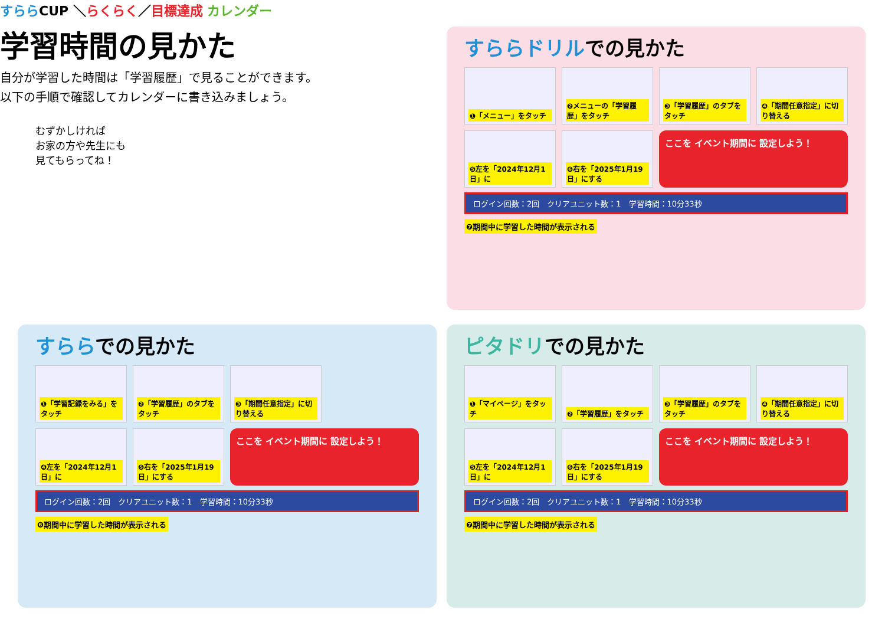すららCUP ＼らくらく／目標達成 カレンダー
学習時間の見かた
自分が学習した時間は「学習履歴」で見ることができます。
以下の手順で確認してカレンダーに書き込みましょう。
むずかしければ
お家の方や先生にも
見てもらってね！
すららドリルでの見かた
❶「メニュー」をタッチ
❷メニューの「学習履歴」をタッチ
❸「学習履歴」のタブをタッチ
❹「期間任意指定」に切り替える
❺左を「2024年12月1日」に
❻右を「2025年1月19日」にする
ここを イベント期間に 設定しよう！
ログイン回数：2回　クリアユニット数：1　学習時間：10分33秒
❼期間中に学習した時間が表示される
すららでの見かた
❶「学習記録をみる」をタッチ
❷「学習履歴」のタブをタッチ
❸「期間任意指定」に切り替える
❹左を「2024年12月1日」に
❺右を「2025年1月19日」にする
ここを イベント期間に 設定しよう！
ログイン回数：2回　クリアユニット数：1　学習時間：10分33秒
❻期間中に学習した時間が表示される
ピタドリでの見かた
❶「マイページ」をタッチ
❷「学習履歴」をタッチ
❸「学習履歴」のタブをタッチ
❹「期間任意指定」に切り替える
❺左を「2024年12月1日」に
❻右を「2025年1月19日」にする
ここを イベント期間に 設定しよう！
ログイン回数：2回　クリアユニット数：1　学習時間：10分33秒
❼期間中に学習した時間が表示される